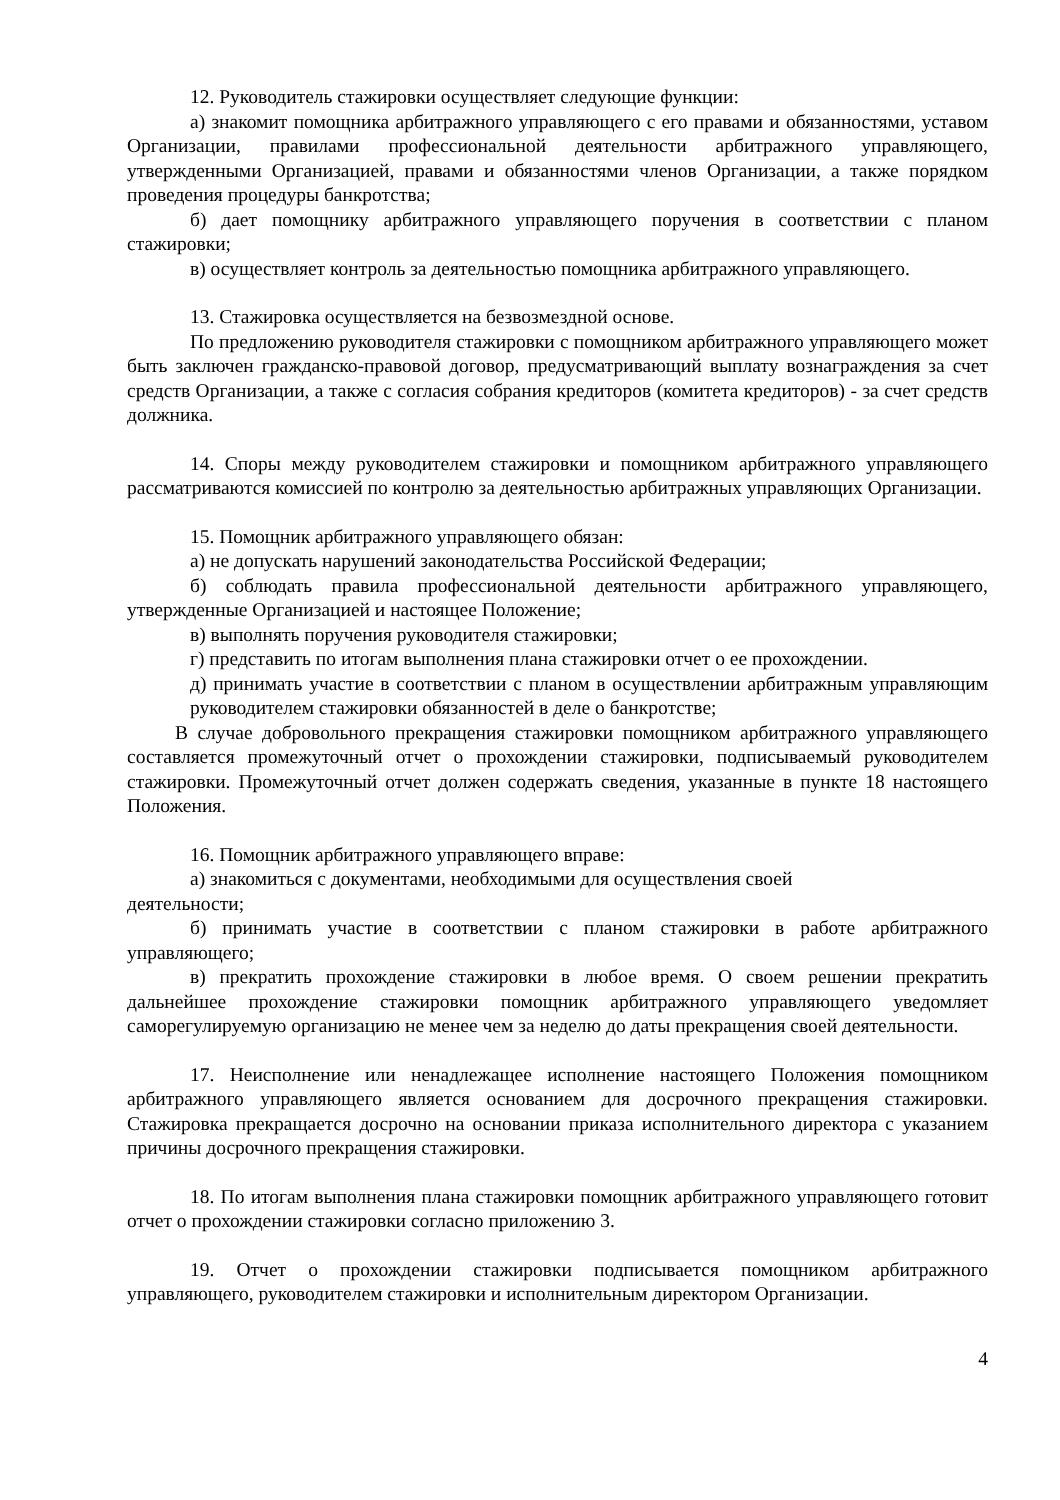12. Руководитель стажировки осуществляет следующие функции:
а) знакомит помощника арбитражного управляющего с его правами и обязанностями, уставом Организации, правилами профессиональной деятельности арбитражного управляющего, утвержденными Организацией, правами и обязанностями членов Организации, а также порядком проведения процедуры банкротства;
б) дает помощнику арбитражного управляющего поручения в соответствии с планом стажировки;
в) осуществляет контроль за деятельностью помощника арбитражного управляющего.
13. Стажировка осуществляется на безвозмездной основе.
По предложению руководителя стажировки с помощником арбитражного управляющего может быть заключен гражданско-правовой договор, предусматривающий выплату вознаграждения за счет средств Организации, а также с согласия собрания кредиторов (комитета кредиторов) - за счет средств должника.
14. Споры между руководителем стажировки и помощником арбитражного управляющего рассматриваются комиссией по контролю за деятельностью арбитражных управляющих Организации.
15. Помощник арбитражного управляющего обязан:
а) не допускать нарушений законодательства Российской Федерации;
б) соблюдать правила профессиональной деятельности арбитражного управляющего, утвержденные Организацией и настоящее Положение;
в) выполнять поручения руководителя стажировки;
г) представить по итогам выполнения плана стажировки отчет о ее прохождении.
д) принимать участие в соответствии с планом в осуществлении арбитражным управляющим руководителем стажировки обязанностей в деле о банкротстве;
В случае добровольного прекращения стажировки помощником арбитражного управляющего составляется промежуточный отчет о прохождении стажировки, подписываемый руководителем стажировки. Промежуточный отчет должен содержать сведения, указанные в пункте 18 настоящего Положения.
16. Помощник арбитражного управляющего вправе:
а) знакомиться с документами, необходимыми для осуществления своей
деятельности;
б) принимать участие в соответствии с планом стажировки в работе арбитражного управляющего;
в) прекратить прохождение стажировки в любое время. О своем решении прекратить дальнейшее прохождение стажировки помощник арбитражного управляющего уведомляет саморегулируемую организацию не менее чем за неделю до даты прекращения своей деятельности.
17. Неисполнение или ненадлежащее исполнение настоящего Положения помощником арбитражного управляющего является основанием для досрочного прекращения стажировки. Стажировка прекращается досрочно на основании приказа исполнительного директора с указанием причины досрочного прекращения стажировки.
18. По итогам выполнения плана стажировки помощник арбитражного управляющего готовит отчет о прохождении стажировки согласно приложению 3.
19. Отчет о прохождении стажировки подписывается помощником арбитражного управляющего, руководителем стажировки и исполнительным директором Организации.
4